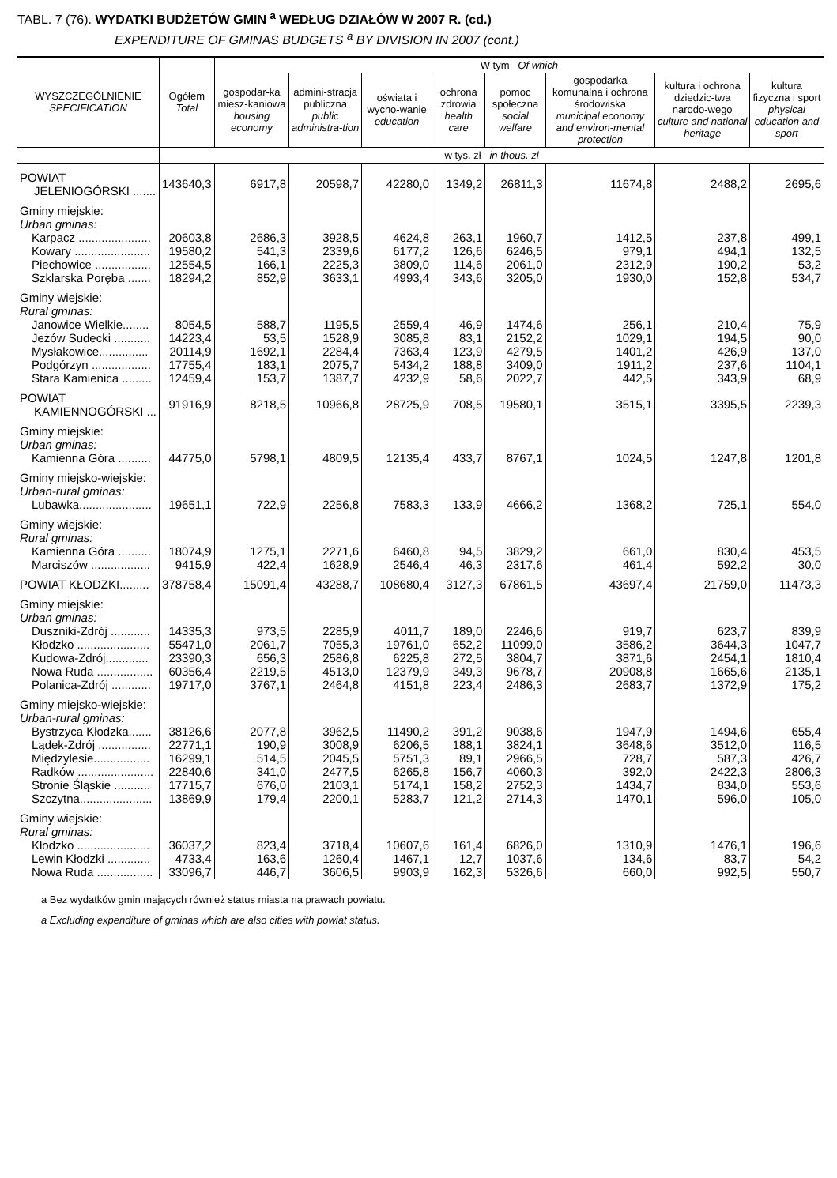TABL. 7 (76). WYDATKI BUDŻETÓW GMIN <sup>a</sup> WEDŁUG DZIAŁÓW W 2007 R. (cd.)
EXPENDITURE OF GMINAS BUDGETS <sup>a</sup> BY DIVISION IN 2007 (cont.)
| WYSZCZEGÓLNIENIE SPECIFICATION | Ogółem Total | W tym Of which | | | | | | | |
| --- | --- | --- | --- | --- | --- | --- | --- | --- | --- |
| | | gospodar-ka miesz-kaniowa housing economy | admini-stracja publiczna public administra-tion | oświata i wycho-wanie education | ochrona zdrowia health care | pomoc społeczna social welfare | gospodarka komunalna i ochrona środowiska municipal economy and environ-mental protection | kultura i ochrona dziedzic-twa narodo-wego culture and national heritage | kultura fizyczna i sport physical education and sport |
| | w tys. zł in thous. zl | | | | | | | | |
| POWIAT JELENIOGÓRSKI ....... | 143640,3 | 6917,8 | 20598,7 | 42280,0 | 1349,2 | 26811,3 | 11674,8 | 2488,2 | 2695,6 |
| Gminy miejskie: Urban gminas: | | | | | | | | | |
| Karpacz ...................... | 20603,8 | 2686,3 | 3928,5 | 4624,8 | 263,1 | 1960,7 | 1412,5 | 237,8 | 499,1 |
| Kowary ....................... | 19580,2 | 541,3 | 2339,6 | 6177,2 | 126,6 | 6246,5 | 979,1 | 494,1 | 132,5 |
| Piechowice ................. | 12554,5 | 166,1 | 2225,3 | 3809,0 | 114,6 | 2061,0 | 2312,9 | 190,2 | 53,2 |
| Szklarska Poręba ....... | 18294,2 | 852,9 | 3633,1 | 4993,4 | 343,6 | 3205,0 | 1930,0 | 152,8 | 534,7 |
| Gminy wiejskie: Rural gminas: | | | | | | | | | |
| Janowice Wielkie........ | 8054,5 | 588,7 | 1195,5 | 2559,4 | 46,9 | 1474,6 | 256,1 | 210,4 | 75,9 |
| Jeżów Sudecki ........... | 14223,4 | 53,5 | 1528,9 | 3085,8 | 83,1 | 2152,2 | 1029,1 | 194,5 | 90,0 |
| Mysłakowice............... | 20114,9 | 1692,1 | 2284,4 | 7363,4 | 123,9 | 4279,5 | 1401,2 | 426,9 | 137,0 |
| Podgórzyn .................. | 17755,4 | 183,1 | 2075,7 | 5434,2 | 188,8 | 3409,0 | 1911,2 | 237,6 | 1104,1 |
| Stara Kamienica ......... | 12459,4 | 153,7 | 1387,7 | 4232,9 | 58,6 | 2022,7 | 442,5 | 343,9 | 68,9 |
| POWIAT KAMIENNOGÓRSKI ... | 91916,9 | 8218,5 | 10966,8 | 28725,9 | 708,5 | 19580,1 | 3515,1 | 3395,5 | 2239,3 |
| Gminy miejskie: Urban gminas: | | | | | | | | | |
| Kamienna Góra .......... | 44775,0 | 5798,1 | 4809,5 | 12135,4 | 433,7 | 8767,1 | 1024,5 | 1247,8 | 1201,8 |
| Gminy miejsko-wiejskie: Urban-rural gminas: | | | | | | | | | |
| Lubawka...................... | 19651,1 | 722,9 | 2256,8 | 7583,3 | 133,9 | 4666,2 | 1368,2 | 725,1 | 554,0 |
| Gminy wiejskie: Rural gminas: | | | | | | | | | |
| Kamienna Góra .......... | 18074,9 | 1275,1 | 2271,6 | 6460,8 | 94,5 | 3829,2 | 661,0 | 830,4 | 453,5 |
| Marciszów .................. | 9415,9 | 422,4 | 1628,9 | 2546,4 | 46,3 | 2317,6 | 461,4 | 592,2 | 30,0 |
| POWIAT KŁODZKI......... | 378758,4 | 15091,4 | 43288,7 | 108680,4 | 3127,3 | 67861,5 | 43697,4 | 21759,0 | 11473,3 |
| Gminy miejskie: Urban gminas: | | | | | | | | | |
| Duszniki-Zdrój ............ | 14335,3 | 973,5 | 2285,9 | 4011,7 | 189,0 | 2246,6 | 919,7 | 623,7 | 839,9 |
| Kłodzko ...................... | 55471,0 | 2061,7 | 7055,3 | 19761,0 | 652,2 | 11099,0 | 3586,2 | 3644,3 | 1047,7 |
| Kudowa-Zdrój............. | 23390,3 | 656,3 | 2586,8 | 6225,8 | 272,5 | 3804,7 | 3871,6 | 2454,1 | 1810,4 |
| Nowa Ruda ................. | 60356,4 | 2219,5 | 4513,0 | 12379,9 | 349,3 | 9678,7 | 20908,8 | 1665,6 | 2135,1 |
| Polanica-Zdrój ............ | 19717,0 | 3767,1 | 2464,8 | 4151,8 | 223,4 | 2486,3 | 2683,7 | 1372,9 | 175,2 |
| Gminy miejsko-wiejskie: Urban-rural gminas: | | | | | | | | | |
| Bystrzyca Kłodzka....... | 38126,6 | 2077,8 | 3962,5 | 11490,2 | 391,2 | 9038,6 | 1947,9 | 1494,6 | 655,4 |
| Lądek-Zdrój ................ | 22771,1 | 190,9 | 3008,9 | 6206,5 | 188,1 | 3824,1 | 3648,6 | 3512,0 | 116,5 |
| Międzylesie................. | 16299,1 | 514,5 | 2045,5 | 5751,3 | 89,1 | 2966,5 | 728,7 | 587,3 | 426,7 |
| Radków ....................... | 22840,6 | 341,0 | 2477,5 | 6265,8 | 156,7 | 4060,3 | 392,0 | 2422,3 | 2806,3 |
| Stronie Śląskie ........... | 17715,7 | 676,0 | 2103,1 | 5174,1 | 158,2 | 2752,3 | 1434,7 | 834,0 | 553,6 |
| Szczytna...................... | 13869,9 | 179,4 | 2200,1 | 5283,7 | 121,2 | 2714,3 | 1470,1 | 596,0 | 105,0 |
| Gminy wiejskie: Rural gminas: | | | | | | | | | |
| Kłodzko ...................... | 36037,2 | 823,4 | 3718,4 | 10607,6 | 161,4 | 6826,0 | 1310,9 | 1476,1 | 196,6 |
| Lewin Kłodzki ............. | 4733,4 | 163,6 | 1260,4 | 1467,1 | 12,7 | 1037,6 | 134,6 | 83,7 | 54,2 |
| Nowa Ruda ................. | 33096,7 | 446,7 | 3606,5 | 9903,9 | 162,3 | 5326,6 | 660,0 | 992,5 | 550,7 |
a Bez wydatków gmin mających również status miasta na prawach powiatu.
a Excluding expenditure of gminas which are also cities with powiat status.